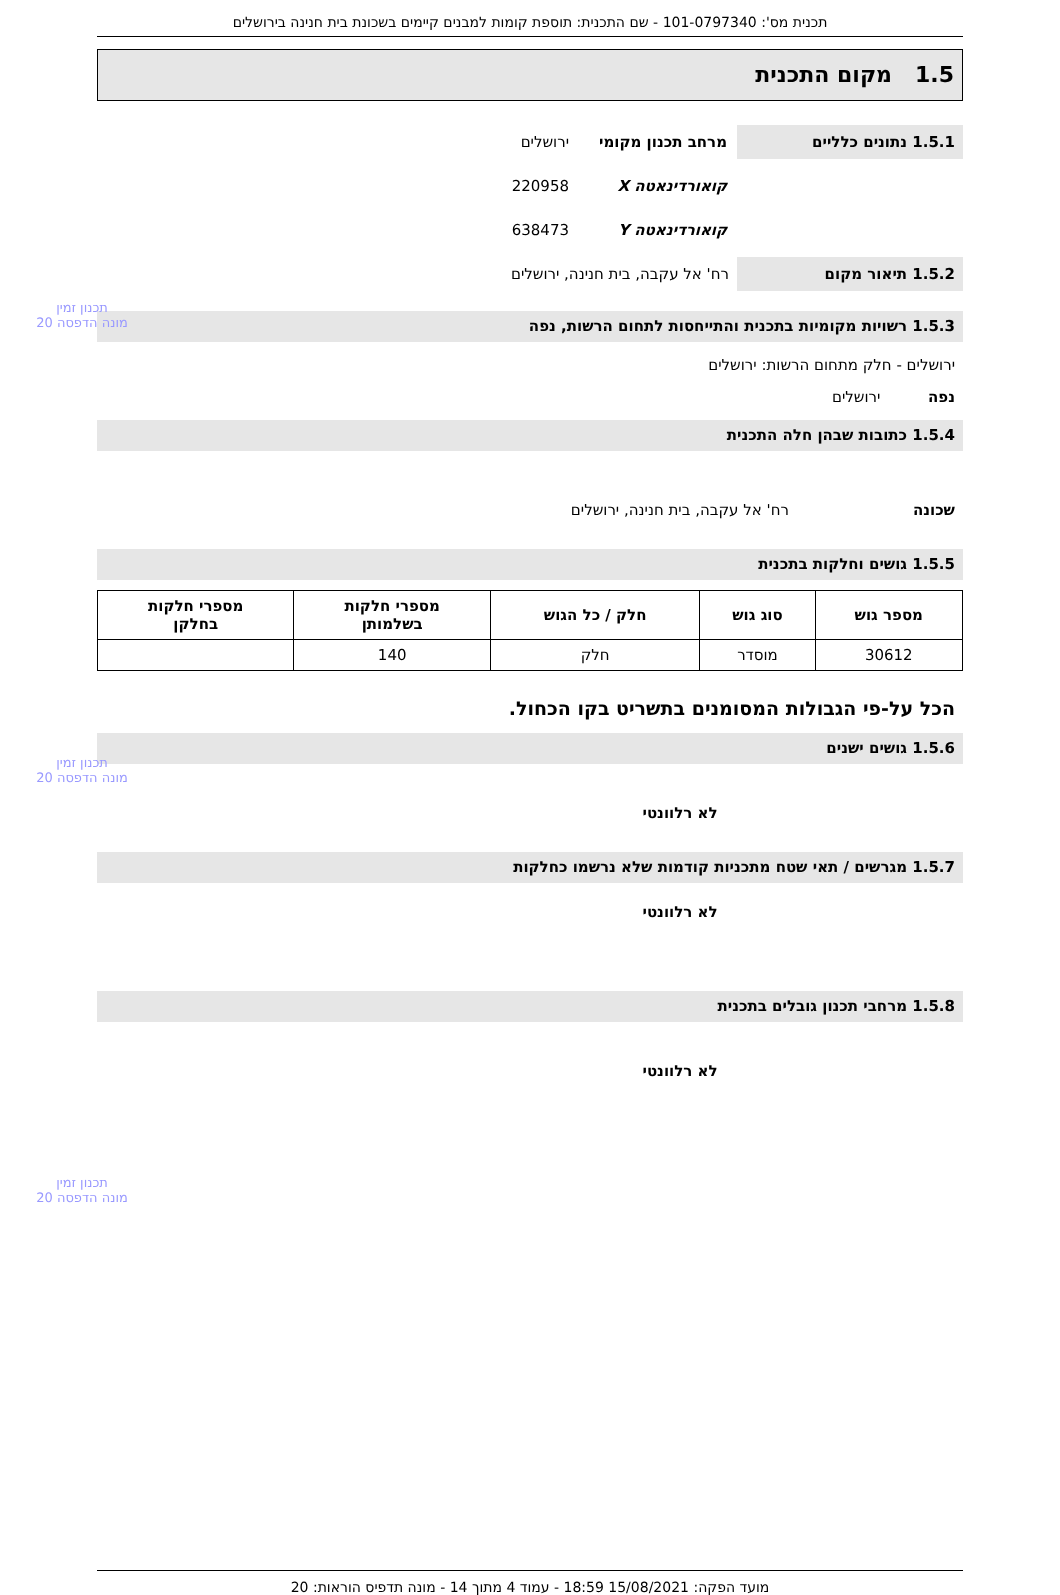תכנית מס': 101-0797340 - שם התכנית: תוספת קומות למבנים קיימים בשכונת בית חנינה בירושלים
1.5 מקום התכנית
1.5.1 נתונים כלליים מרחב תכנון מקומי
ירושלים
קואורדינאטה X 220958
קואורדינאטה Y 638473
1.5.2 תיאור מקום רח' אל עקבה, בית חנינה, ירושלים
1.5.3 רשויות מקומיות בתכנית והתייחסות לתחום הרשות, נפה
תכנון זמין
מונה הדפסה 20
ירושלים - חלק מתחום הרשות: ירושלים
נפה ירושלים
1.5.4 כתובות שבהן חלה התכנית
שכונה רח' אל עקבה, בית חנינה, ירושלים
1.5.5 גושים וחלקות בתכנית
| מספר גוש | סוג גוש | חלק / כל הגוש | מספרי חלקות בשלמותן | מספרי חלקות בחלקן |
| --- | --- | --- | --- | --- |
| 30612 | מוסדר | חלק | 140 | |
הכל על-פי הגבולות המסומנים בתשריט בקו הכחול.
תכנון זמין
מונה הדפסה 20
1.5.6 גושים ישנים
לא רלוונטי
1.5.7 מגרשים / תאי שטח מתכניות קודמות שלא נרשמו כחלקות
לא רלוונטי
1.5.8 מרחבי תכנון גובלים בתכנית
לא רלוונטי
תכנון זמין
מונה הדפסה 20
מועד הפקה: 15/08/2021 18:59 - עמוד 4 מתוך 14 - מונה תדפיס הוראות: 20